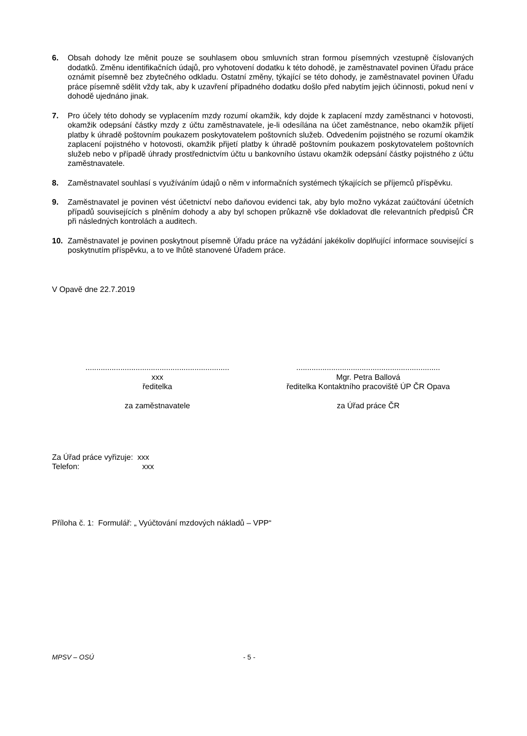6. Obsah dohody lze měnit pouze se souhlasem obou smluvních stran formou písemných vzestupně číslovaných dodatků. Změnu identifikačních údajů, pro vyhotovení dodatku k této dohodě, je zaměstnavatel povinen Úřadu práce oznámit písemně bez zbytečného odkladu. Ostatní změny, týkající se této dohody, je zaměstnavatel povinen Úřadu práce písemně sdělit vždy tak, aby k uzavření případného dodatku došlo před nabytím jejich účinnosti, pokud není v dohodě ujednáno jinak.
7. Pro účely této dohody se vyplacením mzdy rozumí okamžik, kdy dojde k zaplacení mzdy zaměstnanci v hotovosti, okamžik odepsání částky mzdy z účtu zaměstnavatele, je-li odesílána na účet zaměstnance, nebo okamžik přijetí platby k úhradě poštovním poukazem poskytovatelem poštovních služeb. Odvedením pojistného se rozumí okamžik zaplacení pojistného v hotovosti, okamžik přijetí platby k úhradě poštovním poukazem poskytovatelem poštovních služeb nebo v případě úhrady prostřednictvím účtu u bankovního ústavu okamžik odepsání částky pojistného z účtu zaměstnavatele.
8. Zaměstnavatel souhlasí s využíváním údajů o něm v informačních systémech týkajících se příjemců příspěvku.
9. Zaměstnavatel je povinen vést účetnictví nebo daňovou evidenci tak, aby bylo možno vykázat zaúčtování účetních případů souvisejících s plněním dohody a aby byl schopen průkazně vše dokladovat dle relevantních předpisů ČR při následných kontrolách a auditech.
10. Zaměstnavatel je povinen poskytnout písemně Úřadu práce na vyžádání jakékoliv doplňující informace související s poskytnutím příspěvku, a to ve lhůtě stanovené Úřadem práce.
V Opavě dne 22.7.2019
..................................................................
xxx
ředitelka
za zaměstnavatele
..................................................................
Mgr. Petra Ballová
ředitelka Kontaktního pracoviště ÚP ČR Opava
za Úřad práce ČR
Za Úřad práce vyřizuje: xxx
Telefon: xxx
Příloha č. 1: Formulář: „ Vyúčtování mzdových nákladů – VPP“
MPSV – OSÚ - 5 -